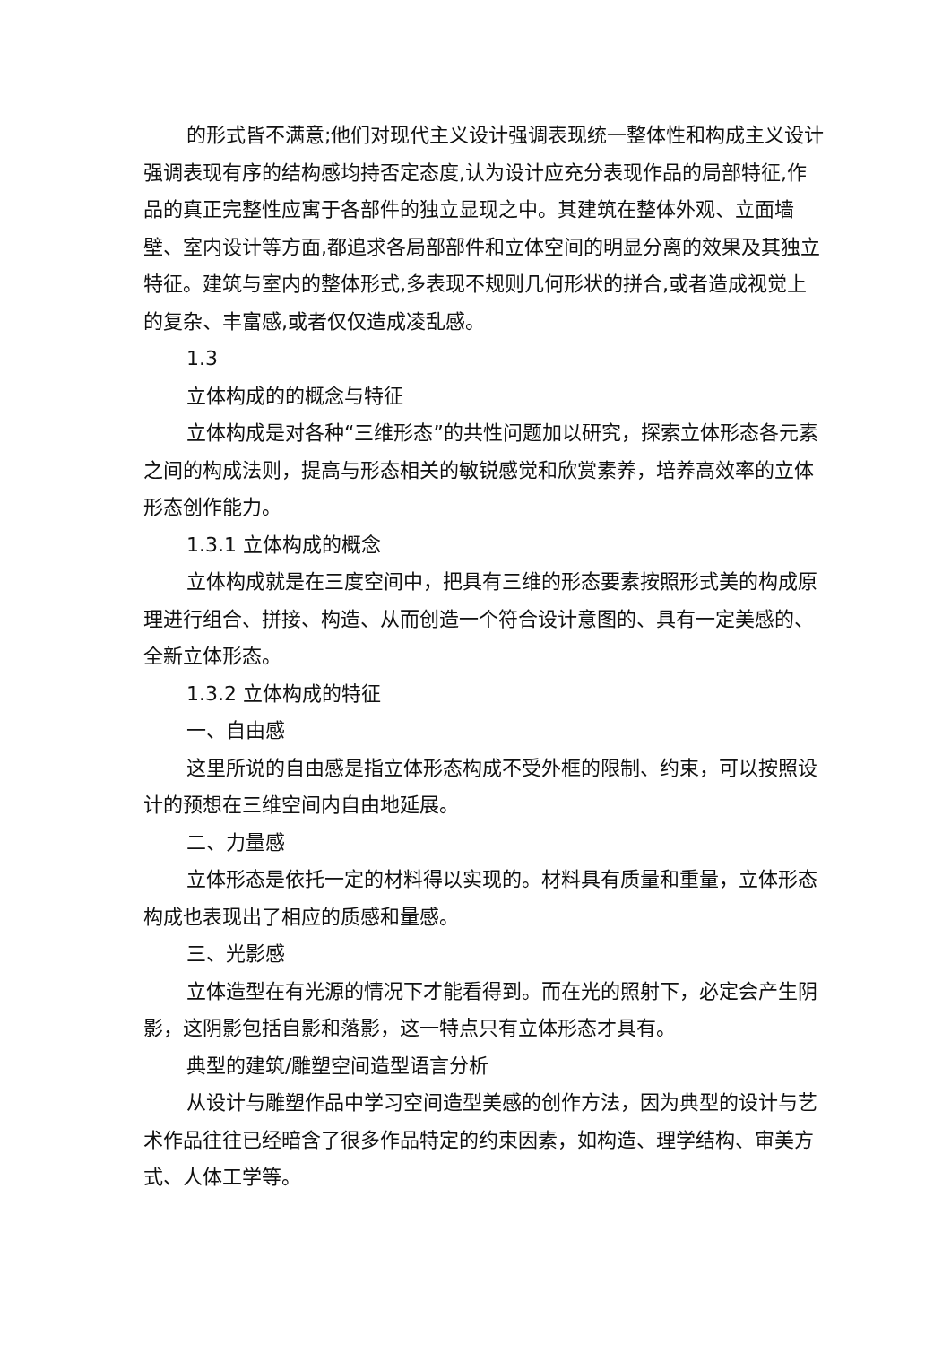的形式皆不满意;他们对现代主义设计强调表现统一整体性和构成主义设计强调表现有序的结构感均持否定态度,认为设计应充分表现作品的局部特征,作品的真正完整性应寓于各部件的独立显现之中。其建筑在整体外观、立面墙壁、室内设计等方面,都追求各局部部件和立体空间的明显分离的效果及其独立特征。建筑与室内的整体形式,多表现不规则几何形状的拼合,或者造成视觉上的复杂、丰富感,或者仅仅造成凌乱感。
1.3
立体构成的的概念与特征
立体构成是对各种“三维形态”的共性问题加以研究，探索立体形态各元素之间的构成法则，提高与形态相关的敏锐感觉和欣赏素养，培养高效率的立体形态创作能力。
1.3.1 立体构成的概念
立体构成就是在三度空间中，把具有三维的形态要素按照形式美的构成原理进行组合、拼接、构造、从而创造一个符合设计意图的、具有一定美感的、全新立体形态。
1.3.2 立体构成的特征
一、自由感
这里所说的自由感是指立体形态构成不受外框的限制、约束，可以按照设计的预想在三维空间内自由地延展。
二、力量感
立体形态是依托一定的材料得以实现的。材料具有质量和重量，立体形态构成也表现出了相应的质感和量感。
三、光影感
立体造型在有光源的情况下才能看得到。而在光的照射下，必定会产生阴影，这阴影包括自影和落影，这一特点只有立体形态才具有。
典型的建筑/雕塑空间造型语言分析
从设计与雕塑作品中学习空间造型美感的创作方法，因为典型的设计与艺术作品往往已经暗含了很多作品特定的约束因素，如构造、理学结构、审美方式、人体工学等。